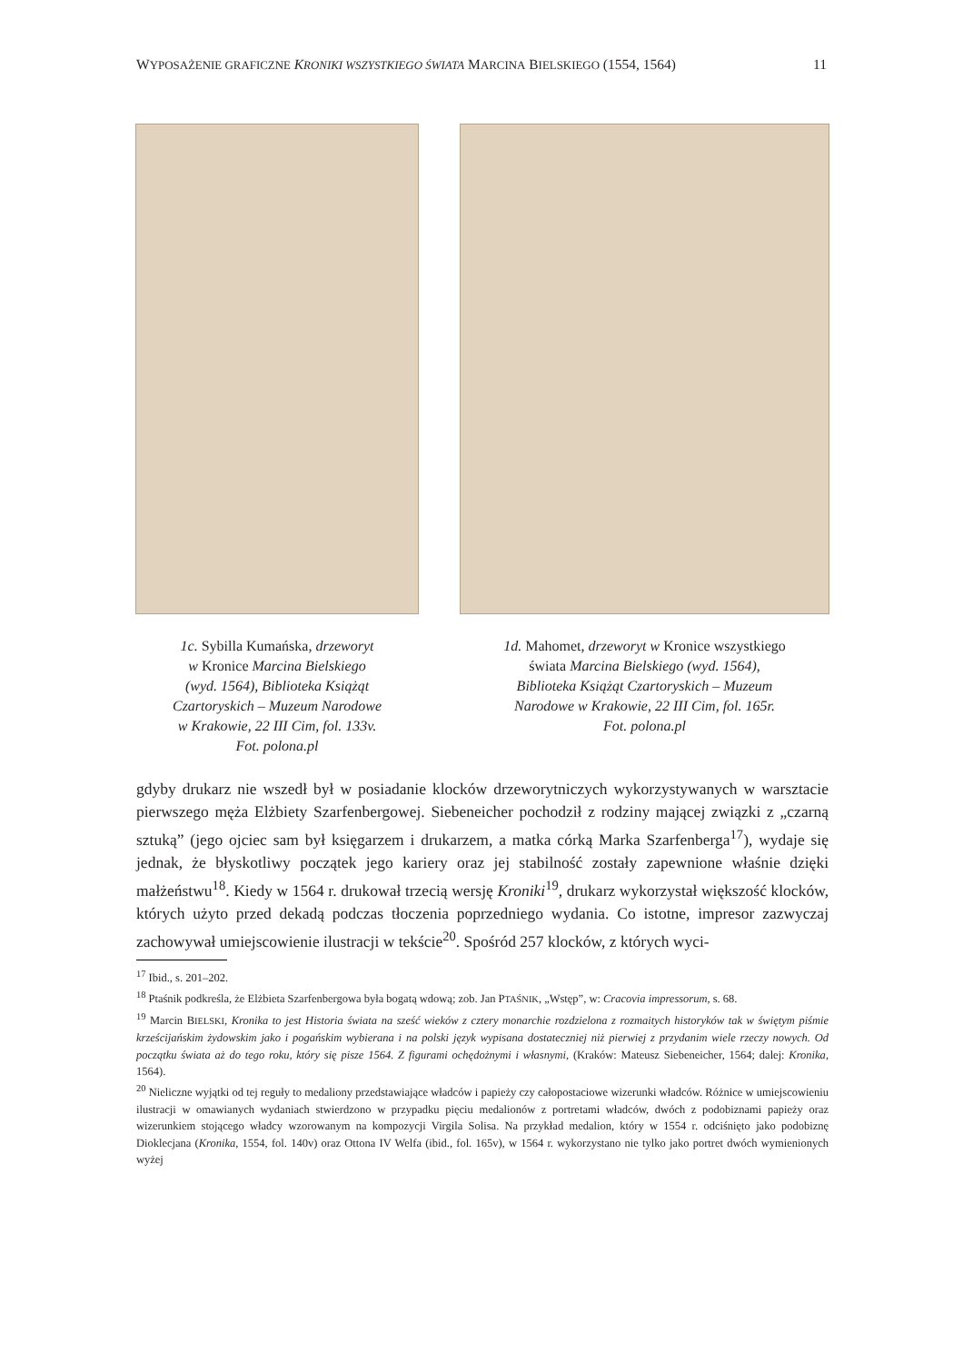WYPOSAŻENIE GRAFICZNE KRONIKI WSZYSTKIEGO ŚWIATA MARCINA BIELSKIEGO (1554, 1564) 11
1c. Sybilla Kumańska, drzeworyt
w Kronice Marcina Bielskiego
(wyd. 1564), Biblioteka Książąt
Czartoryskich – Muzeum Narodowe
w Krakowie, 22 III Cim, fol. 133v.
Fot. polona.pl
1d. Mahomet, drzeworyt w Kronice wszystkiego
świata Marcina Bielskiego (wyd. 1564),
Biblioteka Książąt Czartoryskich – Muzeum
Narodowe w Krakowie, 22 III Cim, fol. 165r.
Fot. polona.pl
gdyby drukarz nie wszedł był w posiadanie klocków drzeworytniczych wykorzystywanych w warsztacie pierwszego męża Elżbiety Szarfenbergowej. Siebeneicher pochodził z rodziny mającej związki z „czarną sztuką” (jego ojciec sam był księgarzem i drukarzem, a matka córką Marka Szarfenberga<sup>17</sup>), wydaje się jednak, że błyskotliwy początek jego kariery oraz jej stabilność zostały zapewnione właśnie dzięki małżeństwu<sup>18</sup>. Kiedy w 1564 r. drukował trzecią wersję Kroniki<sup>19</sup>, drukarz wykorzystał większość klocków, których użyto przed dekadą podczas tłoczenia poprzedniego wydania. Co istotne, impresor zazwyczaj zachowywał umiejscowienie ilustracji w tekście<sup>20</sup>. Spośród 257 klocków, z których wyci-
<sup>17</sup> Ibid., s. 201–202.
<sup>18</sup> Ptaśnik podkreśla, że Elżbieta Szarfenbergowa była bogatą wdową; zob. Jan PTAŚNIK, „Wstęp”, w: Cracovia impressorum, s. 68.
<sup>19</sup> Marcin BIELSKI, Kronika to jest Historia świata na sześć wieków z cztery monarchie rozdzielona z rozmaitych historyków tak w świętym piśmie krześcijańskim żydowskim jako i pogańskim wybierana i na polski język wypisana dostateczniej niż pierwiej z przydanim wiele rzeczy nowych. Od początku świata aż do tego roku, który się pisze 1564. Z figurami ochędożnymi i własnymi, (Kraków: Mateusz Siebeneicher, 1564; dalej: Kronika, 1564).
<sup>20</sup> Nieliczne wyjątki od tej reguły to medaliony przedstawiające władców i papieży czy całopostaciowe wizerunki władców. Różnice w umiejscowieniu ilustracji w omawianych wydaniach stwierdzono w przypadku pięciu medalionów z portretami władców, dwóch z podobiznami papieży oraz wizerunkiem stojącego władcy wzorowanym na kompozycji Virgila Solisa. Na przykład medalion, który w 1554 r. odciśnięto jako podobiznę Dioklecjana (Kronika, 1554, fol. 140v) oraz Ottona IV Welfa (ibid., fol. 165v), w 1564 r. wykorzystano nie tylko jako portret dwóch wymienionych wyżej